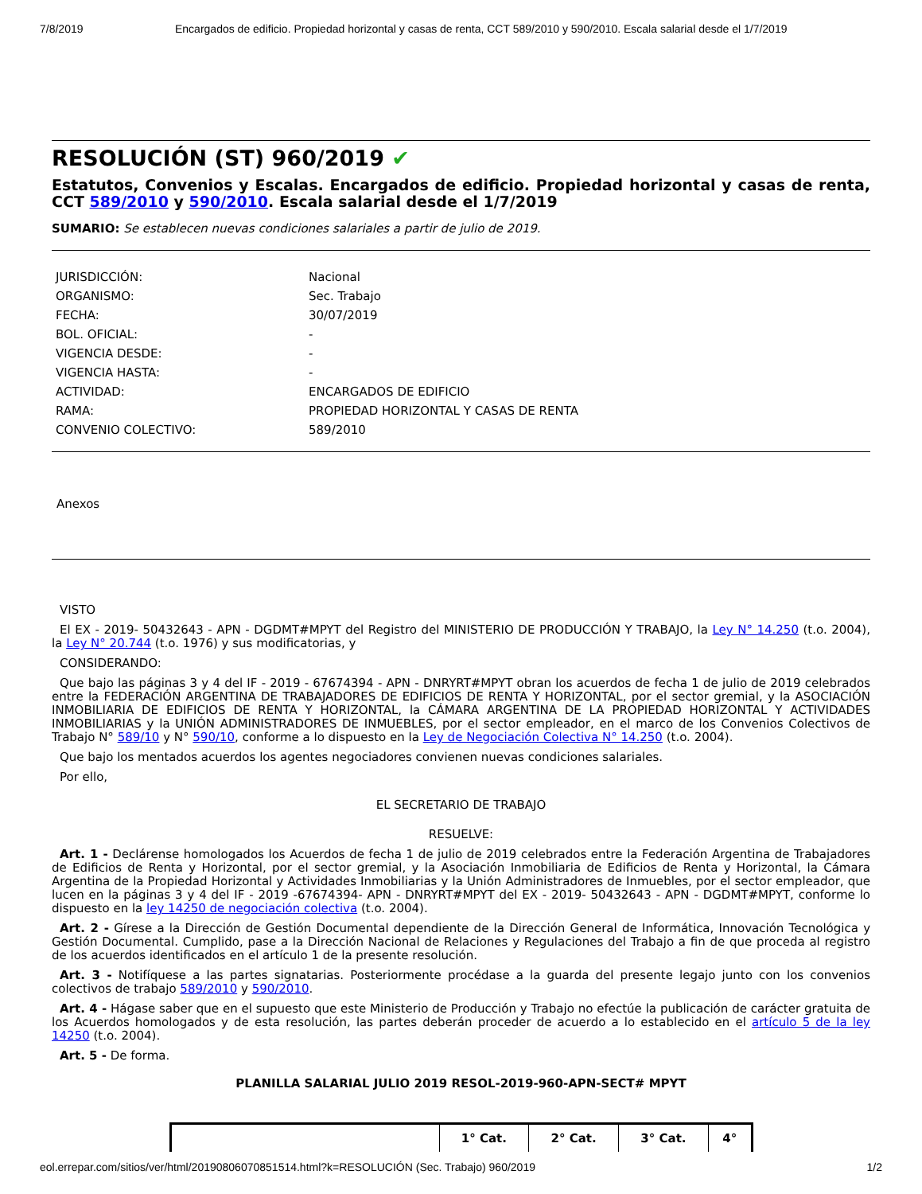7/8/2019 Encargados de edificio. Propiedad horizontal y casas de renta, CCT 589/2010 y 590/2010. Escala salarial desde el 1/7/2019
RESOLUCIÓN (ST) 960/2019 ✔
Estatutos, Convenios y Escalas. Encargados de edificio. Propiedad horizontal y casas de renta, CCT 589/2010 y 590/2010. Escala salarial desde el 1/7/2019
SUMARIO: Se establecen nuevas condiciones salariales a partir de julio de 2019.
| JURISDICCIÓN: | Nacional |
| ORGANISMO: | Sec. Trabajo |
| FECHA: | 30/07/2019 |
| BOL. OFICIAL: | - |
| VIGENCIA DESDE: | - |
| VIGENCIA HASTA: | - |
| ACTIVIDAD: | ENCARGADOS DE EDIFICIO |
| RAMA: | PROPIEDAD HORIZONTAL Y CASAS DE RENTA |
| CONVENIO COLECTIVO: | 589/2010 |
Anexos
VISTO
El EX - 2019- 50432643 - APN - DGDMT#MPYT del Registro del MINISTERIO DE PRODUCCIÓN Y TRABAJO, la Ley N° 14.250 (t.o. 2004), la Ley N° 20.744 (t.o. 1976) y sus modificatorias, y
CONSIDERANDO:
Que bajo las páginas 3 y 4 del IF - 2019 - 67674394 - APN - DNRYRT#MPYT obran los acuerdos de fecha 1 de julio de 2019 celebrados entre la FEDERACIÓN ARGENTINA DE TRABAJADORES DE EDIFICIOS DE RENTA Y HORIZONTAL, por el sector gremial, y la ASOCIACIÓN INMOBILIARIA DE EDIFICIOS DE RENTA Y HORIZONTAL, la CÁMARA ARGENTINA DE LA PROPIEDAD HORIZONTAL Y ACTIVIDADES INMOBILIARIAS y la UNIÓN ADMINISTRADORES DE INMUEBLES, por el sector empleador, en el marco de los Convenios Colectivos de Trabajo N° 589/10 y N° 590/10, conforme a lo dispuesto en la Ley de Negociación Colectiva N° 14.250 (t.o. 2004).
Que bajo los mentados acuerdos los agentes negociadores convienen nuevas condiciones salariales.
Por ello,
EL SECRETARIO DE TRABAJO
RESUELVE:
Art. 1 - Declárense homologados los Acuerdos de fecha 1 de julio de 2019 celebrados entre la Federación Argentina de Trabajadores de Edificios de Renta y Horizontal, por el sector gremial, y la Asociación Inmobiliaria de Edificios de Renta y Horizontal, la Cámara Argentina de la Propiedad Horizontal y Actividades Inmobiliarias y la Unión Administradores de Inmuebles, por el sector empleador, que lucen en la páginas 3 y 4 del IF - 2019 -67674394- APN - DNRYRT#MPYT del EX - 2019- 50432643 - APN - DGDMT#MPYT, conforme lo dispuesto en la ley 14250 de negociación colectiva (t.o. 2004).
Art. 2 - Gírese a la Dirección de Gestión Documental dependiente de la Dirección General de Informática, Innovación Tecnológica y Gestión Documental. Cumplido, pase a la Dirección Nacional de Relaciones y Regulaciones del Trabajo a fin de que proceda al registro de los acuerdos identificados en el artículo 1 de la presente resolución.
Art. 3 - Notifíquese a las partes signatarias. Posteriormente procédase a la guarda del presente legajo junto con los convenios colectivos de trabajo 589/2010 y 590/2010.
Art. 4 - Hágase saber que en el supuesto que este Ministerio de Producción y Trabajo no efectúe la publicación de carácter gratuita de los Acuerdos homologados y de esta resolución, las partes deberán proceder de acuerdo a lo establecido en el artículo 5 de la ley 14250 (t.o. 2004).
Art. 5 - De forma.
PLANILLA SALARIAL JULIO 2019 RESOL-2019-960-APN-SECT# MPYT
| | 1° Cat. | 2° Cat. | 3° Cat. | 4° |
| --- | --- | --- | --- | --- |
eol.errepar.com/sitios/ver/html/20190806070851514.html?k=RESOLUCIÓN (Sec. Trabajo) 960/2019 1/2